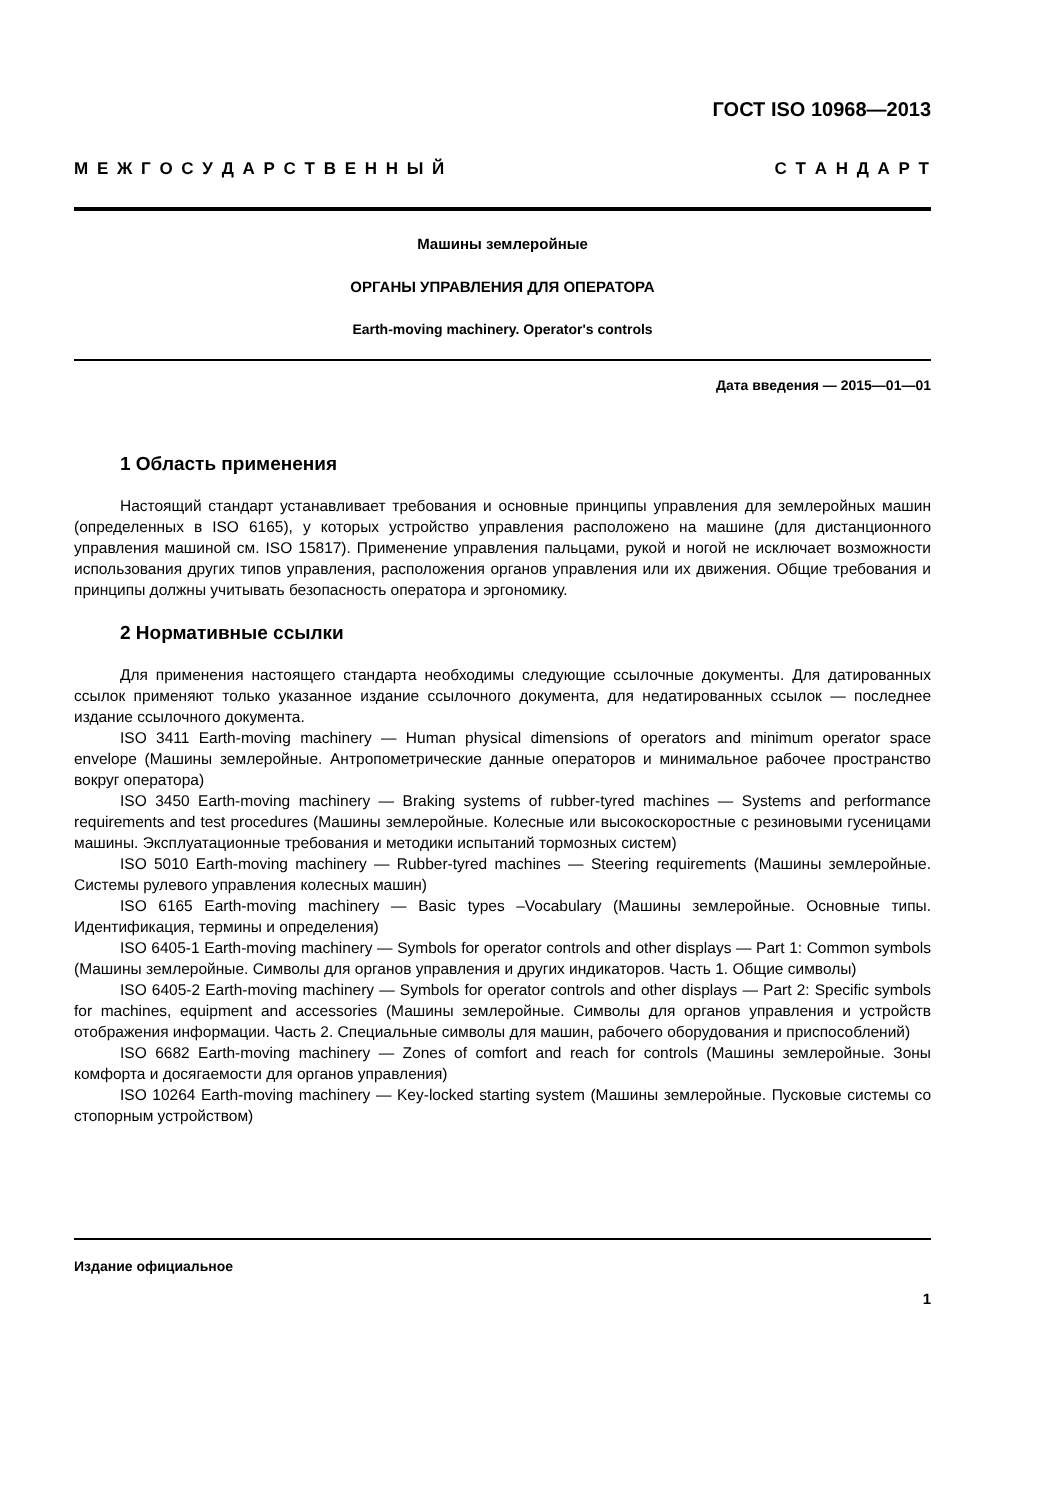ГОСТ ISO 10968—2013
М Е Ж Г О С У Д А Р С Т В Е Н Н Ы Й С Т А Н Д А Р Т
Машины землеройные
ОРГАНЫ УПРАВЛЕНИЯ ДЛЯ ОПЕРАТОРА
Earth-moving machinery. Operator's controls
Дата введения — 2015—01—01
1 Область применения
Настоящий стандарт устанавливает требования и основные принципы управления для земле­ройных машин (определенных в ISO 6165), у которых устройство управления расположено на машине (для дистанционного управления машиной см. ISO 15817). Применение управления пальцами, рукой и ногой не исключает возможности использования других типов управления, расположения органов управления или их движения. Общие требования и принципы должны учитывать безопасность опера­тора и эргономику.
2 Нормативные ссылки
Для применения настоящего стандарта необходимы следующие ссылочные документы. Для да­тированных ссылок применяют только указанное издание ссылочного документа, для недатирован­ных ссылок — последнее издание ссылочного документа.
ISO 3411 Earth-moving machinery — Human physical dimensions of operators and minimum operator space envelope (Машины землеройные. Антропометрические данные операторов и минимальное ра­бочее пространство вокруг оператора)
ISO 3450 Earth-moving machinery — Braking systems of rubber-tyred machines — Systems and per­formance requirements and test procedures (Машины землеройные. Колесные или высокоскоростные с резиновыми гусеницами машины. Эксплуатационные требования и методики испытаний тормозных систем)
ISO 5010 Earth-moving machinery — Rubber-tyred machines — Steering requirements (Машины землеройные. Системы рулевого управления колесных машин)
ISO 6165 Earth-moving machinery — Basic types –Vocabulary (Машины землеройные. Основные типы. Идентификация, термины и определения)
ISO 6405-1 Earth-moving machinery — Symbols for operator controls and other displays — Part 1: Common symbols (Машины землеройные. Символы для органов управления и других индикаторов. Часть 1. Общие символы)
ISO 6405-2 Earth-moving machinery — Symbols for operator controls and other displays — Part 2: Specific symbols for machines, equipment and accessories (Машины землеройные. Символы для орга­нов управления и устройств отображения информации. Часть 2. Специальные символы для машин, рабочего оборудования и приспособлений)
ISO 6682 Earth-moving machinery — Zones of comfort and reach for controls (Машины землерой­ные. Зоны комфорта и досягаемости для органов управления)
ISO 10264 Earth-moving machinery — Key-locked starting system (Машины землеройные. Пуско­вые системы со стопорным устройством)
Издание официальное
1